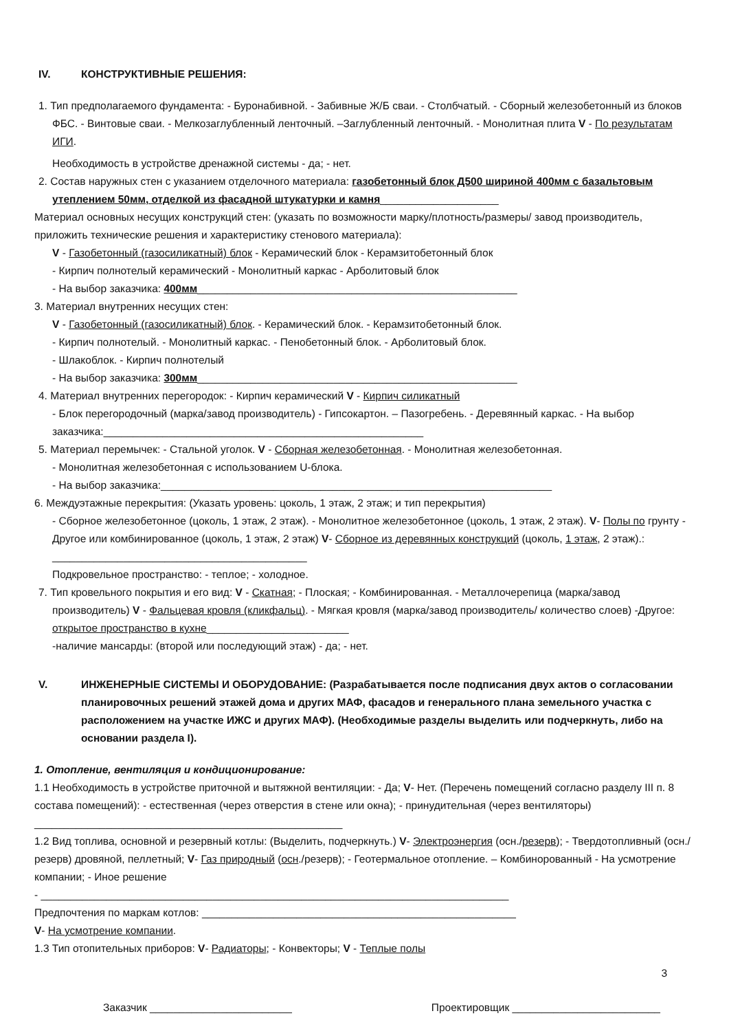IV. КОНСТРУКТИВНЫЕ РЕШЕНИЯ:
1. Тип предполагаемого фундамента: - Буронабивной. - Забивные Ж/Б сваи. - Столбчатый. - Сборный железобетонный из блоков ФБС. - Винтовые сваи. - Мелкозаглубленный ленточный. –Заглубленный ленточный. - Монолитная плита V - По результатам ИГИ.
Необходимость в устройстве дренажной системы - да; - нет.
2. Состав наружных стен с указанием отделочного материала: газобетонный блок Д500 шириной 400мм с базальтовым утеплением 50мм, отделкой из фасадной штукатурки и камня____________________
Материал основных несущих конструкций стен: (указать по возможности марку/плотность/размеры/ завод производитель, приложить технические решения и характеристику стенового материала):
V - Газобетонный (газосиликатный) блок - Керамический блок - Керамзитобетонный блок
- Кирпич полнотелый керамический - Монолитный каркас - Арболитовый блок
- На выбор заказчика: 400мм______________________________________________________
3. Материал внутренних несущих стен:
V - Газобетонный (газосиликатный) блок. - Керамический блок. - Керамзитобетонный блок.
- Кирпич полнотелый. - Монолитный каркас. - Пенобетонный блок. - Арболитовый блок.
- Шлакоблок. - Кирпич полнотелый
- На выбор заказчика: 300мм______________________________________________________
4. Материал внутренних перегородок: - Кирпич керамический V - Кирпич силикатный
- Блок перегородочный (марка/завод производитель) - Гипсокартон. – Пазогребень. - Деревянный каркас. - На выбор заказчика:______________________________________________________
5. Материал перемычек: - Стальной уголок. V - Сборная железобетонная. - Монолитная железобетонная.
- Монолитная железобетонная с использованием U-блока.
- На выбор заказчика:__________________________________________________________________
6. Междуэтажные перекрытия: (Указать уровень: цоколь, 1 этаж, 2 этаж; и тип перекрытия)
- Сборное железобетонное (цоколь, 1 этаж, 2 этаж). - Монолитное железобетонное (цоколь, 1 этаж, 2 этаж). V- Полы по грунту - Другое или комбинированное (цоколь, 1 этаж, 2 этаж) V- Сборное из деревянных конструкций (цоколь, 1 этаж, 2 этаж).: ___________________________________________
Подкровельное пространство: - теплое; - холодное.
7. Тип кровельного покрытия и его вид: V - Скатная; - Плоская; - Комбинированная. - Металлочерепица (марка/завод производитель) V - Фальцевая кровля (кликфальц). - Мягкая кровля (марка/завод производитель/ количество слоев) -Другое: открытое пространство в кухне________________________
-наличие мансарды: (второй или последующий этаж) - да; - нет.
V. ИНЖЕНЕРНЫЕ СИСТЕМЫ И ОБОРУДОВАНИЕ: (Разрабатывается после подписания двух актов о согласовании планировочных решений этажей дома и других МАФ, фасадов и генерального плана земельного участка с расположением на участке ИЖС и других МАФ). (Необходимые разделы выделить или подчеркнуть, либо на основании раздела I).
1. Отопление, вентиляция и кондиционирование:
1.1 Необходимость в устройстве приточной и вытяжной вентиляции: - Да; V- Нет. (Перечень помещений согласно разделу III п. 8 состава помещений): - естественная (через отверстия в стене или окна); - принудительная (через вентиляторы) ____________________________________________________
1.2 Вид топлива, основной и резервный котлы: (Выделить, подчеркнуть.) V- Электроэнергия (осн./резерв); - Твердотопливный (осн./резерв) дровяной, пеллетный; V- Газ природный (осн./резерв); - Геотермальное отопление. – Комбинорованный - На усмотрение компании; - Иное решение
- _______________________________________________________________________________
Предпочтения по маркам котлов: _____________________________________________________
V- На усмотрение компании.
1.3 Тип отопительных приборов: V- Радиаторы; - Конвекторы; V - Теплые полы
3
Заказчик ________________________ Проектировщик _________________________